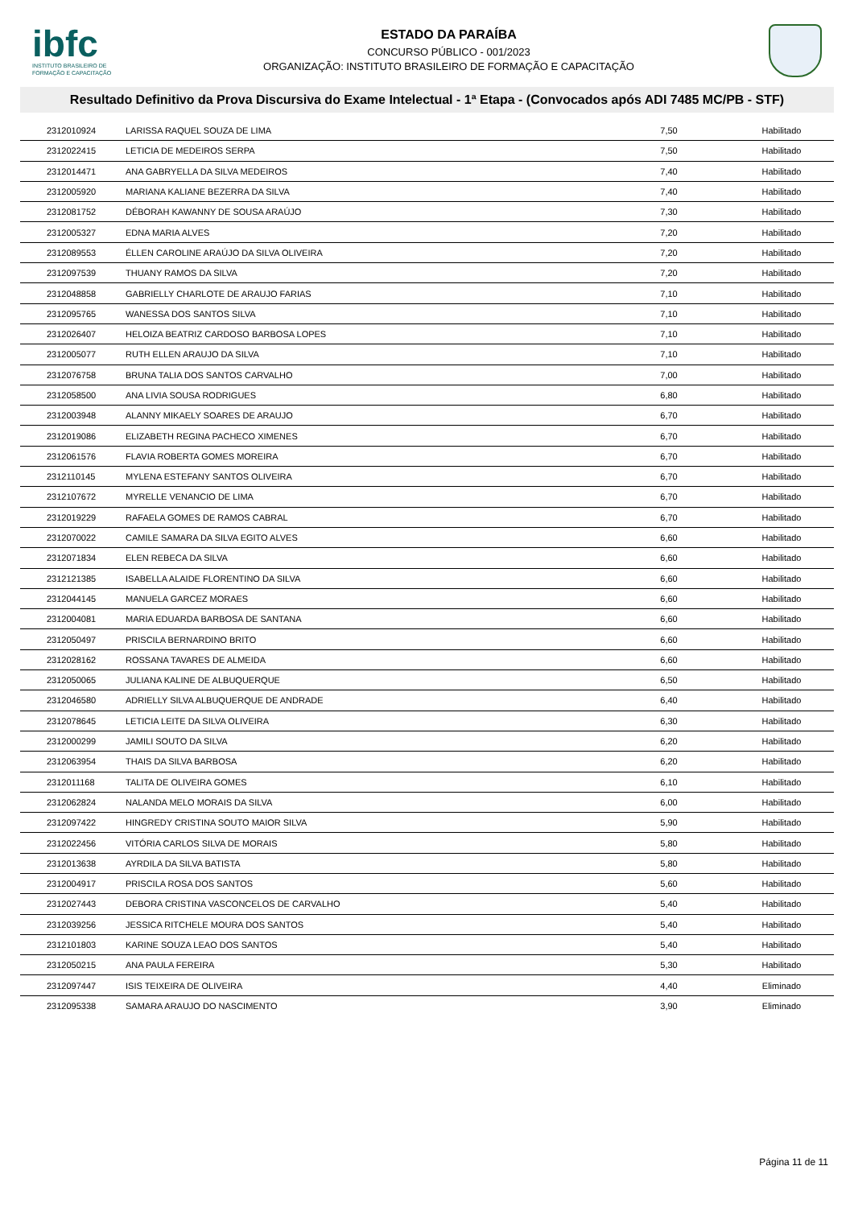ibfc
INSTITUTO BRASILEIRO DE FORMAÇÃO E CAPACITAÇÃO
ESTADO DA PARAÍBA
CONCURSO PÚBLICO - 001/2023
ORGANIZAÇÃO: INSTITUTO BRASILEIRO DE FORMAÇÃO E CAPACITAÇÃO
Resultado Definitivo da Prova Discursiva do Exame Intelectual - 1ª Etapa - (Convocados após ADI 7485 MC/PB - STF)
| 2312010924 | LARISSA RAQUEL SOUZA DE LIMA | 7,50 | Habilitado |
| 2312022415 | LETICIA DE MEDEIROS SERPA | 7,50 | Habilitado |
| 2312014471 | ANA GABRYELLA DA SILVA MEDEIROS | 7,40 | Habilitado |
| 2312005920 | MARIANA KALIANE BEZERRA DA SILVA | 7,40 | Habilitado |
| 2312081752 | DÉBORAH KAWANNY DE SOUSA ARAÚJO | 7,30 | Habilitado |
| 2312005327 | EDNA MARIA ALVES | 7,20 | Habilitado |
| 2312089553 | ÉLLEN CAROLINE ARAÚJO DA SILVA OLIVEIRA | 7,20 | Habilitado |
| 2312097539 | THUANY RAMOS DA SILVA | 7,20 | Habilitado |
| 2312048858 | GABRIELLY CHARLOTE DE ARAUJO FARIAS | 7,10 | Habilitado |
| 2312095765 | WANESSA DOS SANTOS SILVA | 7,10 | Habilitado |
| 2312026407 | HELOIZA BEATRIZ CARDOSO BARBOSA LOPES | 7,10 | Habilitado |
| 2312005077 | RUTH ELLEN ARAUJO DA SILVA | 7,10 | Habilitado |
| 2312076758 | BRUNA TALIA DOS SANTOS CARVALHO | 7,00 | Habilitado |
| 2312058500 | ANA LIVIA SOUSA RODRIGUES | 6,80 | Habilitado |
| 2312003948 | ALANNY MIKAELY SOARES DE ARAUJO | 6,70 | Habilitado |
| 2312019086 | ELIZABETH REGINA PACHECO XIMENES | 6,70 | Habilitado |
| 2312061576 | FLAVIA ROBERTA GOMES MOREIRA | 6,70 | Habilitado |
| 2312110145 | MYLENA ESTEFANY SANTOS OLIVEIRA | 6,70 | Habilitado |
| 2312107672 | MYRELLE VENANCIO DE LIMA | 6,70 | Habilitado |
| 2312019229 | RAFAELA GOMES DE RAMOS CABRAL | 6,70 | Habilitado |
| 2312070022 | CAMILE SAMARA DA SILVA EGITO ALVES | 6,60 | Habilitado |
| 2312071834 | ELEN REBECA DA SILVA | 6,60 | Habilitado |
| 2312121385 | ISABELLA ALAIDE FLORENTINO DA SILVA | 6,60 | Habilitado |
| 2312044145 | MANUELA GARCEZ MORAES | 6,60 | Habilitado |
| 2312004081 | MARIA EDUARDA BARBOSA DE SANTANA | 6,60 | Habilitado |
| 2312050497 | PRISCILA BERNARDINO BRITO | 6,60 | Habilitado |
| 2312028162 | ROSSANA TAVARES DE ALMEIDA | 6,60 | Habilitado |
| 2312050065 | JULIANA KALINE DE ALBUQUERQUE | 6,50 | Habilitado |
| 2312046580 | ADRIELLY SILVA ALBUQUERQUE DE ANDRADE | 6,40 | Habilitado |
| 2312078645 | LETICIA LEITE DA SILVA OLIVEIRA | 6,30 | Habilitado |
| 2312000299 | JAMILI SOUTO DA SILVA | 6,20 | Habilitado |
| 2312063954 | THAIS DA SILVA BARBOSA | 6,20 | Habilitado |
| 2312011168 | TALITA DE OLIVEIRA GOMES | 6,10 | Habilitado |
| 2312062824 | NALANDA MELO MORAIS DA SILVA | 6,00 | Habilitado |
| 2312097422 | HINGREDY CRISTINA SOUTO MAIOR SILVA | 5,90 | Habilitado |
| 2312022456 | VITÓRIA CARLOS SILVA DE MORAIS | 5,80 | Habilitado |
| 2312013638 | AYRDILA DA SILVA BATISTA | 5,80 | Habilitado |
| 2312004917 | PRISCILA ROSA DOS SANTOS | 5,60 | Habilitado |
| 2312027443 | DEBORA CRISTINA VASCONCELOS DE CARVALHO | 5,40 | Habilitado |
| 2312039256 | JESSICA RITCHELE MOURA DOS SANTOS | 5,40 | Habilitado |
| 2312101803 | KARINE SOUZA LEAO DOS SANTOS | 5,40 | Habilitado |
| 2312050215 | ANA PAULA FEREIRA | 5,30 | Habilitado |
| 2312097447 | ISIS TEIXEIRA DE OLIVEIRA | 4,40 | Eliminado |
| 2312095338 | SAMARA ARAUJO DO NASCIMENTO | 3,90 | Eliminado |
Página 11 de 11